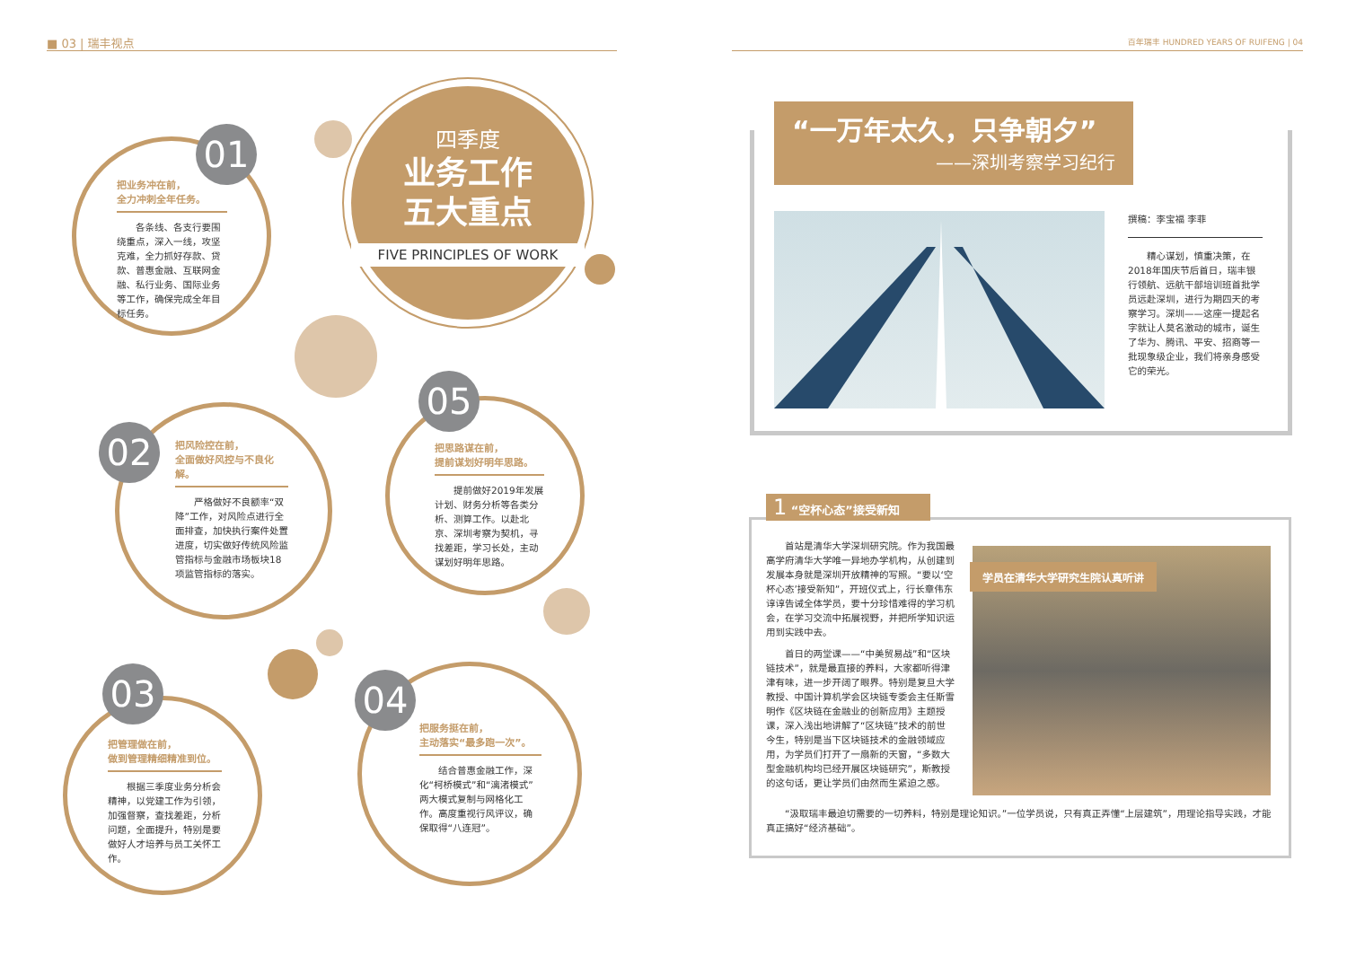■ 03 | 瑞丰视点 百年瑞丰 HUNDRED YEARS OF RUIFENG | 04
四季度
业务工作
五大重点
FIVE PRINCIPLES OF WORK
把业务冲在前，
全力冲刺全年任务。
　　各条线、各支行要围绕重点，深入一线，攻坚克难，全力抓好存款、贷款、普惠金融、互联网金融、私行业务、国际业务等工作，确保完成全年目标任务。
01
把风险控在前，
全面做好风控与不良化解。
　　严格做好不良额率“双降”工作，对风险点进行全面排查，加快执行案件处置进度，切实做好传统风险监管指标与金融市场板块18项监管指标的落实。
02
把思路谋在前，
提前谋划好明年思路。
　　提前做好2019年发展计划、财务分析等各类分析、测算工作。以赴北京、深圳考察为契机，寻找差距，学习长处，主动谋划好明年思路。
05
把管理做在前，
做到管理精细精准到位。
　　根据三季度业务分析会精神，以党建工作为引领，加强督察，查找差距，分析问题，全面提升，特别是要做好人才培养与员工关怀工作。
03
把服务挺在前，
主动落实“最多跑一次”。
　　结合普惠金融工作，深化“柯桥模式”和“漓渚模式”两大模式复制与网格化工作。高度重视行风评议，确保取得“八连冠”。
04
“一万年太久，只争朝夕”
——深圳考察学习纪行
撰稿：李宝福 李菲
　　精心谋划，慎重决策，在2018年国庆节后首日，瑞丰银行领航、远航干部培训班首批学员远赴深圳，进行为期四天的考察学习。深圳——这座一提起名字就让人莫名激动的城市，诞生了华为、腾讯、平安、招商等一批现象级企业，我们将亲身感受它的荣光。
1 “空杯心态”接受新知
　　首站是清华大学深圳研究院。作为我国最高学府清华大学唯一异地办学机构，从创建到发展本身就是深圳开放精神的写照。“要以‘空杯心态’接受新知”，开班仪式上，行长章伟东谆谆告诫全体学员，要十分珍惜难得的学习机会，在学习交流中拓展视野，并把所学知识运用到实践中去。
　　首日的两堂课——“中美贸易战”和“区块链技术”，就是最直接的养料，大家都听得津津有味，进一步开阔了眼界。特别是复旦大学教授、中国计算机学会区块链专委会主任斯雪明作《区块链在金融业的创新应用》主题授课，深入浅出地讲解了“区块链”技术的前世今生，特别是当下区块链技术的金融领域应用，为学员们打开了一扇新的天窗，“多数大型金融机构均已经开展区块链研究”，斯教授的这句话，更让学员们由然而生紧迫之感。
学员在清华大学研究生院认真听讲
　　“汲取瑞丰最迫切需要的一切养料，特别是理论知识。”一位学员说，只有真正弄懂“上层建筑”，用理论指导实践，才能真正搞好“经济基础”。